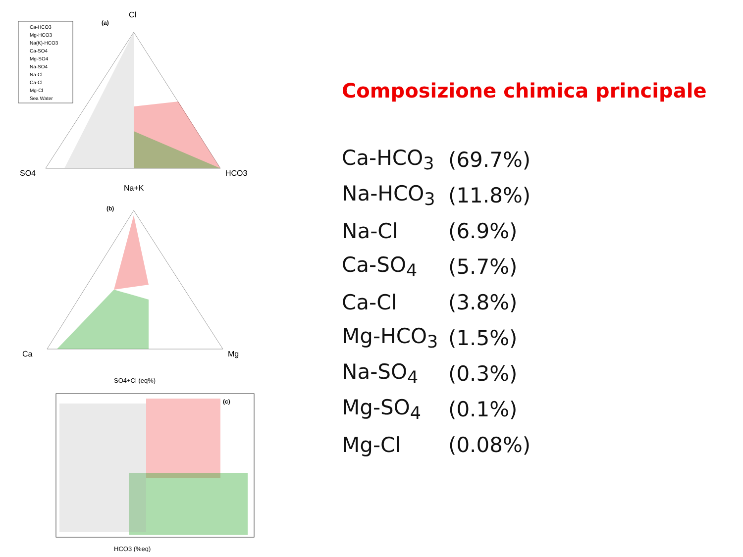Ca-HCO3
Mg-HCO3
Na(K)-HCO3
Ca-SO4
Mg-SO4
Na-SO4
Na-Cl
Ca-Cl
Mg-Cl
Sea Water
Cl
(a)
SO4
HCO3
Na+K
(b)
Ca
Mg
SO4+Cl (eq%)
HCO3 (%eq)
(c)
Composizione chimica principale
Ca-HCO<sub>3</sub> (69.7%)
Na-HCO<sub>3</sub> (11.8%)
Na-Cl (6.9%)
Ca-SO<sub>4</sub> (5.7%)
Ca-Cl (3.8%)
Mg-HCO<sub>3</sub> (1.5%)
Na-SO<sub>4</sub> (0.3%)
Mg-SO<sub>4</sub> (0.1%)
Mg-Cl (0.08%)